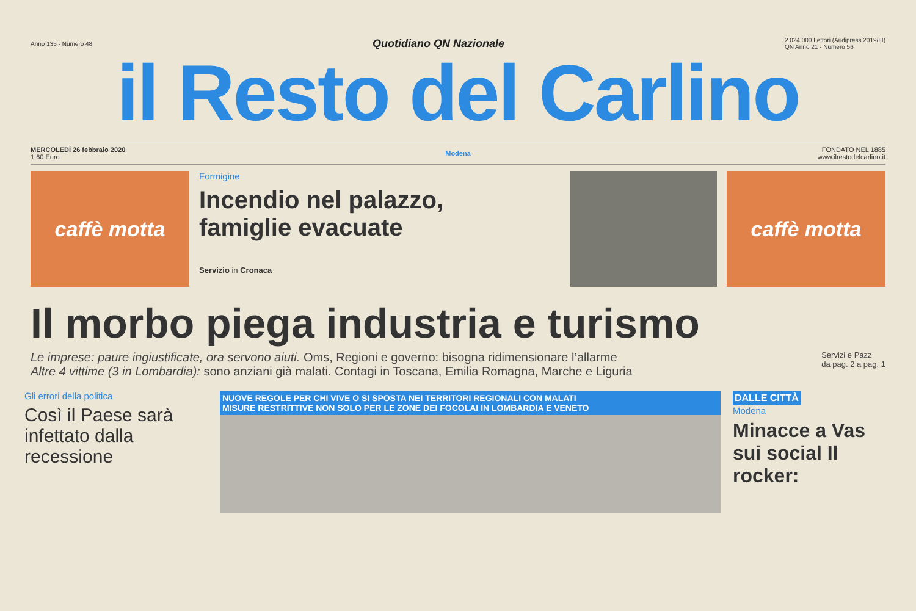Anno 135 - Numero 48 Quotidiano QN Nazionale 2.024.000 Lettori (Audipress 2019/III)
QN Anno 21 - Numero 56
il Resto del Carlino
MERCOLEDÌ 26 febbraio 2020
1,60 Euro
Modena
FONDATO NEL 1885
www.ilrestodelcarlino.it
caffè motta
Formigine
Incendio nel palazzo,
famiglie evacuate
Servizio in Cronaca
caffè motta
Il morbo piega industria e turismo
Le imprese: paure ingiustificate, ora servono aiuti. Oms, Regioni e governo: bisogna ridimensionare l’allarme
Altre 4 vittime (3 in Lombardia): sono anziani già malati. Contagi in Toscana, Emilia Romagna, Marche e Liguria
Servizi e Pazz
da pag. 2 a pag. 1
Gli errori della politica
Così il Paese sarà infettato dalla recessione
NUOVE REGOLE PER CHI VIVE O SI SPOSTA NEI TERRITORI REGIONALI CON MALATI
MISURE RESTRITTIVE NON SOLO PER LE ZONE DEI FOCOLAI IN LOMBARDIA E VENETO
DALLE CITTÀ
Modena
Minacce a Vas sui social Il rocker: